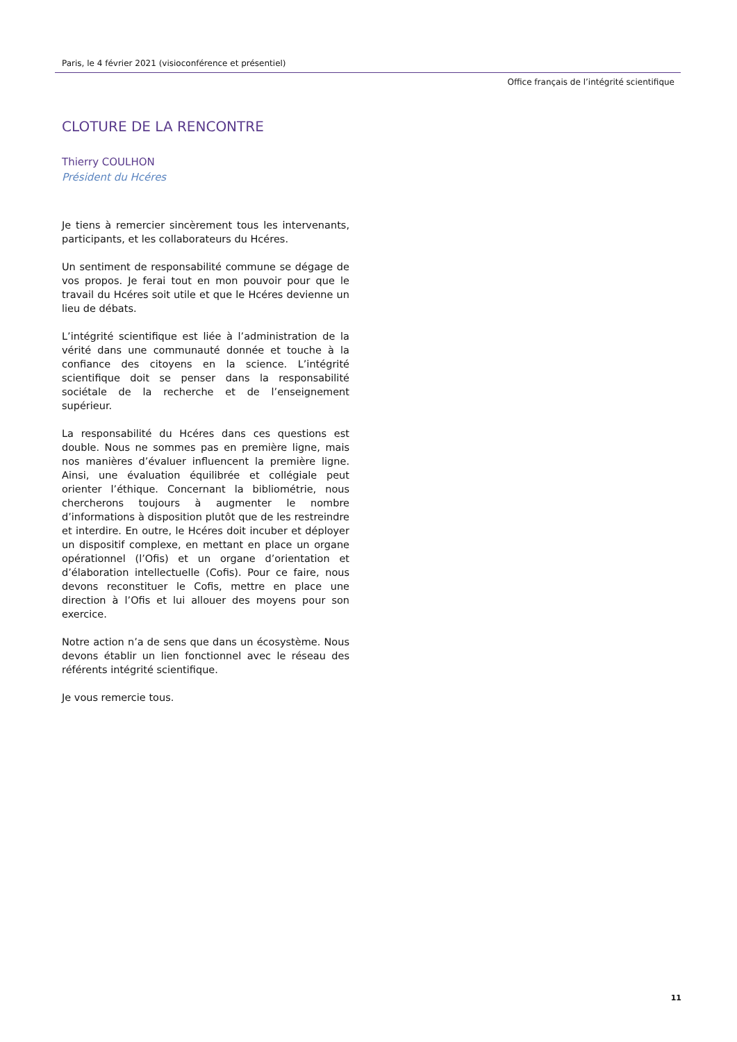Paris, le 4 février 2021 (visioconférence et présentiel)
Office français de l’intégrité scientifique
CLOTURE DE LA RENCONTRE
Thierry COULHON
Président du Hcéres
Je tiens à remercier sincèrement tous les intervenants, participants, et les collaborateurs du Hcéres.
Un sentiment de responsabilité commune se dégage de vos propos. Je ferai tout en mon pouvoir pour que le travail du Hcéres soit utile et que le Hcéres devienne un lieu de débats.
L’intégrité scientifique est liée à l’administration de la vérité dans une communauté donnée et touche à la confiance des citoyens en la science. L’intégrité scientifique doit se penser dans la responsabilité sociétale de la recherche et de l’enseignement supérieur.
La responsabilité du Hcéres dans ces questions est double. Nous ne sommes pas en première ligne, mais nos manières d’évaluer influencent la première ligne. Ainsi, une évaluation équilibrée et collégiale peut orienter l’éthique. Concernant la bibliométrie, nous chercherons toujours à augmenter le nombre d’informations à disposition plutôt que de les restreindre et interdire. En outre, le Hcéres doit incuber et déployer un dispositif complexe, en mettant en place un organe opérationnel (l’Ofis) et un organe d’orientation et d’élaboration intellectuelle (Cofis). Pour ce faire, nous devons reconstituer le Cofis, mettre en place une direction à l’Ofis et lui allouer des moyens pour son exercice.
Notre action n’a de sens que dans un écosystème. Nous devons établir un lien fonctionnel avec le réseau des référents intégrité scientifique.
Je vous remercie tous.
11